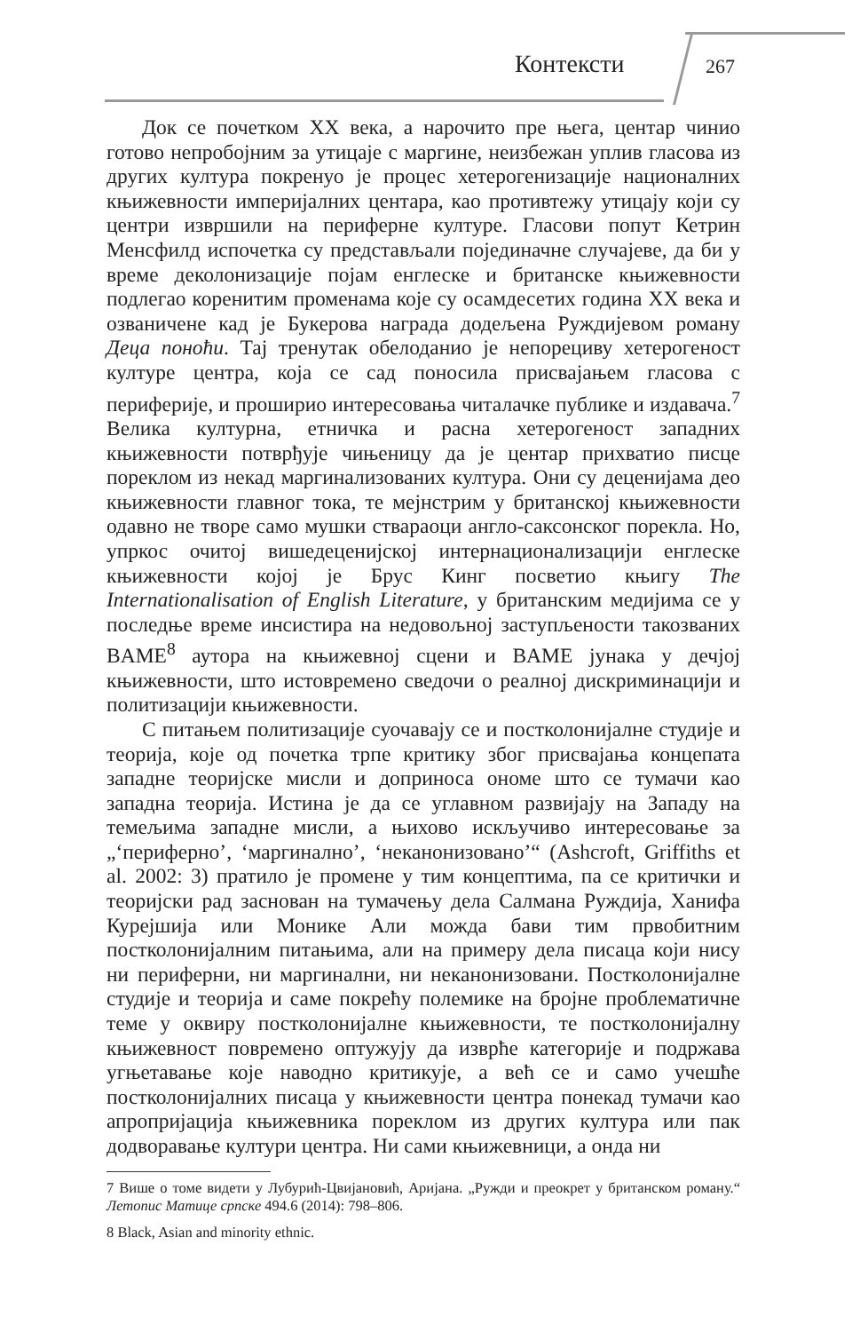Контексти 267
Док се почетком XX века, а нарочито пре њега, центар чинио готово непробојним за утицаје с маргине, неизбежан уплив гласова из других култура покренуо је процес хетерогенизације националних књижевности империјалних центара, као противтежу утицају који су центри извршили на периферне културе. Гласови попут Кетрин Менсфилд испочетка су представљали појединачне случајеве, да би у време деколонизације појам енглеске и британске књижевности подлегао коренитим променама које су осамдесетих година XX века и озваничене кад је Букерова награда додељена Руждијевом роману Деца поноћи. Тај тренутак обелоданио је непорециву хетерогеност културе центра, која се сад поносила присвајањем гласова с периферије, и проширио интересовања читалачке публике и издавача.<sup>7</sup> Велика културна, етничка и расна хетерогеност западних књижевности потврђује чињеницу да је центар прихватио писце пореклом из некад маргинализованих култура. Они су деценијама део књижевности главног тока, те мејнстрим у британској књижевности одавно не творе само мушки ствараоци англо-саксонског порекла. Но, упркос очитој вишедеценијској интернационализацији енглеске књижевности којој је Брус Кинг посветио књигу The Internationalisation of English Literature, у британским медијима се у последње време инсистира на недовољној заступљености такозваних BAME<sup>8</sup> аутора на књижевној сцени и BAME јунака у дечјој књижевности, што истовремено сведочи о реалној дискриминацији и политизацији књижевности.
С питањем политизације суочавају се и постколонијалне студије и теорија, које од почетка трпе критику због присвајања концепата западне теоријске мисли и доприноса ономе што се тумачи као западна теорија. Истина је да се углавном развијају на Западу на темељима западне мисли, а њихово искључиво интересовање за „‘периферно’, ‘маргинално’, ‘неканонизовано’“ (Ashcroft, Griffiths et al. 2002: 3) пратило је промене у тим концептима, па се критички и теоријски рад заснован на тумачењу дела Салмана Руждија, Ханифа Курејшија или Монике Али можда бави тим првобитним постколонијалним питањима, али на примеру дела писаца који нису ни периферни, ни маргинални, ни неканонизовани. Постколонијалне студије и теорија и саме покрећу полемике на бројне проблематичне теме у оквиру постколонијалне књижевности, те постколонијалну књижевност повремено оптужују да изврће категорије и подржава угњетавање које наводно критикује, а већ се и само учешће постколонијалних писаца у књижевности центра понекад тумачи као апропријација књижевника пореклом из других култура или пак додворавање култури центра. Ни сами књижевници, а онда ни
7 Више о томе видети у Лубурић-Цвијановић, Аријана. „Ружди и преокрет у британском роману.“ Летопис Матице српске 494.6 (2014): 798–806.
8 Black, Asian and minority ethnic.